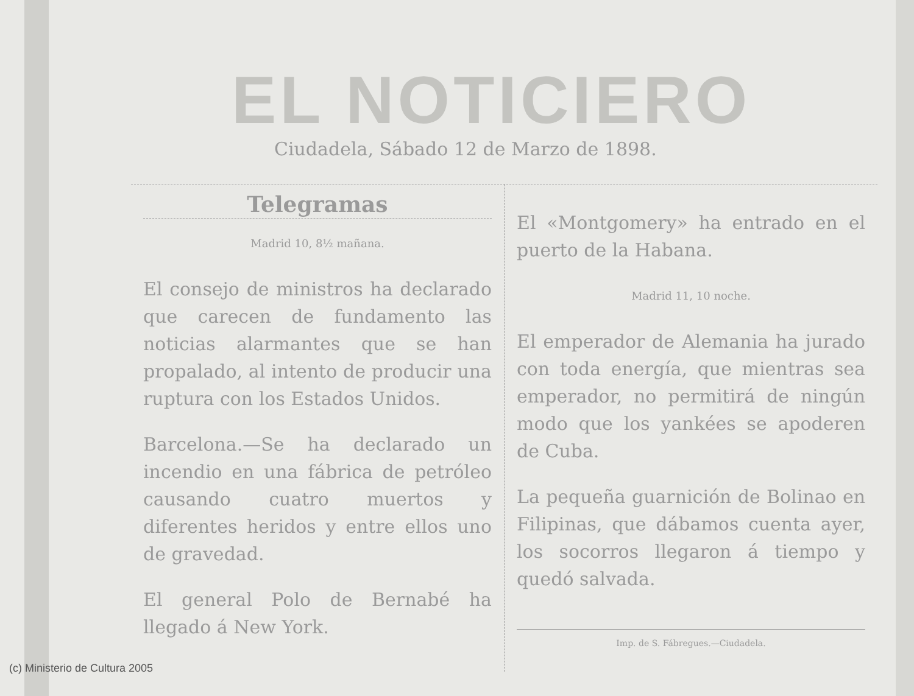EL NOTICIERO
Ciudadela, Sábado 12 de Marzo de 1898.
Telegramas
Madrid 10, 8½ mañana.
El consejo de ministros ha declarado que carecen de fundamento las noticias alarmantes que se han propalado, al intento de producir una ruptura con los Estados Unidos.
Barcelona.—Se ha declarado un incendio en una fábrica de petróleo causando cuatro muertos y diferentes heridos y entre ellos uno de gravedad.
El general Polo de Bernabé ha llegado á New York.
El «Montgomery» ha entrado en el puerto de la Habana.
Madrid 11, 10 noche.
El emperador de Alemania ha jurado con toda energía, que mientras sea emperador, no permitirá de ningún modo que los yankées se apoderen de Cuba.
La pequeña guarnición de Bolinao en Filipinas, que dábamos cuenta ayer, los socorros llegaron á tiempo y quedó salvada.
Imp. de S. Fábregues.—Ciudadela.
(c) Ministerio de Cultura 2005